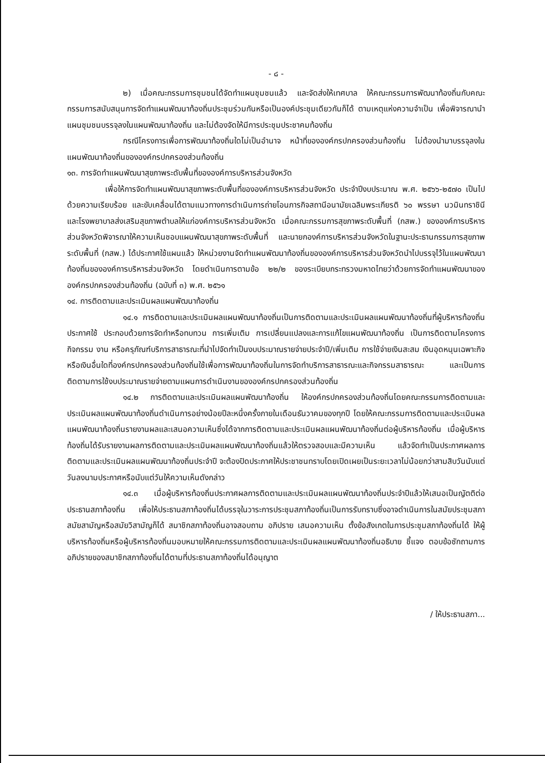- ๘ -
๒) เมื่อคณะกรรมการชุมชนได้จัดทำแผนชุมชนแล้ว และจัดส่งให้เทศบาล ให้คณะกรรมการพัฒนาท้องถิ่นกับคณะกรรมการสนับสนุนการจัดทำแผนพัฒนาท้องถิ่นประชุมร่วมกันหรือเป็นองค์ประชุมเดียวกันก็ได้ ตามเหตุแห่งความจำเป็น เพื่อพิจารณานำแผนชุมชนบรรจุลงในแผนพัฒนาท้องถิ่น และไม่ต้องจัดให้มีการประชุมประชาคมท้องถิ่น
กรณีโครงการเพื่อการพัฒนาท้องถิ่นใดไม่เป็นอำนาจ หน้าที่ขององค์กรปกครองส่วนท้องถิ่น ไม่ต้องนำมาบรรจุลงในแผนพัฒนาท้องถิ่นขององค์กรปกครองส่วนท้องถิ่น
๑๓. การจัดทำแผนพัฒนาสุขภาพระดับพื้นที่ขององค์การบริหารส่วนจังหวัด
เพื่อให้การจัดทำแผนพัฒนาสุขภาพระดับพื้นที่ขององค์การบริหารส่วนจังหวัด ประจำปีงบประมาณ พ.ศ. ๒๕๖๖-๒๕๗๐ เป็นไปด้วยความเรียบร้อย และขับเคลื่อนได้ตามแนวทางการดำเนินการถ่ายโอนภารกิจสถานีอนามัยเฉลิมพระเกียรติ ๖๐ พรรษา นวมินทราชินี และโรงพยาบาลส่งเสริมสุขภาพตำบลให้แก่องค์การบริหารส่วนจังหวัด เมื่อคณะกรรมการสุขภาพระดับพื้นที่ (กสพ.) ขององค์การบริหารส่วนจังหวัดพิจารณาให้ความเห็นชอบแผนพัฒนาสุขภาพระดับพื้นที่ และนายกองค์การบริหารส่วนจังหวัดในฐานะประธานกรรมการสุขภาพระดับพื้นที่ (กสพ.) ได้ประกาศใช้แผนแล้ว ให้หน่วยงานจัดทำแผนพัฒนาท้องถิ่นขององค์การบริหารส่วนจังหวัดนำไปบรรจุไว้ในแผนพัฒนาท้องถิ่นขององค์การบริหารส่วนจังหวัด โดยดำเนินการตามข้อ ๒๒/๒ ของระเบียบกระทรวงมหาดไทยว่าด้วยการจัดทำแผนพัฒนาขององค์กรปกครองส่วนท้องถิ่น (ฉบับที่ ๓) พ.ศ. ๒๕๖๑
๑๔. การติดตามและประเมินผลแผนพัฒนาท้องถิ่น
๑๔.๑ การติดตามและประเมินผลแผนพัฒนาท้องถิ่นเป็นการติดตามและประเมินผลแผนพัฒนาท้องถิ่นที่ผู้บริหารท้องถิ่นประกาศใช้ ประกอบด้วยการจัดทำหรือทบทวน การเพิ่มเติม การเปลี่ยนแปลงและการแก้ไขแผนพัฒนาท้องถิ่น เป็นการติดตามโครงการ กิจกรรม งาน หรือครุภัณฑ์บริการสาธารณะที่นำไปจัดทำเป็นงบประมาณรายจ่ายประจำปี/เพิ่มเติม การใช้จ่ายเงินสะสม เงินอุดหนุนเฉพาะกิจหรือเงินอื่นใดที่องค์กรปกครองส่วนท้องถิ่นใช้เพื่อการพัฒนาท้องถิ่นในการจัดทำบริการสาธารณะและกิจกรรมสาธารณะ และเป็นการติดตามการใช้งบประมาณรายจ่ายตามแผนการดำเนินงานขององค์กรปกครองส่วนท้องถิ่น
๑๔.๒ การติดตามและประเมินผลแผนพัฒนาท้องถิ่น ให้องค์กรปกครองส่วนท้องถิ่นโดยคณะกรรมการติดตามและประเมินผลแผนพัฒนาท้องถิ่นดำเนินการอย่างน้อยปีละหนึ่งครั้งภายในเดือนธันวาคมของทุกปี โดยให้คณะกรรมการติดตามและประเมินผลแผนพัฒนาท้องถิ่นรายงานผลและเสนอความเห็นซึ่งได้จากการติดตามและประเมินผลแผนพัฒนาท้องถิ่นต่อผู้บริหารท้องถิ่น เมื่อผู้บริหารท้องถิ่นได้รับรายงานผลการติดตามและประเมินผลแผนพัฒนาท้องถิ่นแล้วให้ตรวจสอบและมีความเห็น แล้วจัดทำเป็นประกาศผลการติดตามและประเมินผลแผนพัฒนาท้องถิ่นประจำปี จะต้องปิดประกาศให้ประชาชนทราบโดยเปิดเผยเป็นระยะเวลาไม่น้อยกว่าสามสิบวันนับแต่วันลงนามประกาศหรือนับแต่วันให้ความเห็นดังกล่าว
๑๔.๓ เมื่อผู้บริหารท้องถิ่นประกาศผลการติดตามและประเมินผลแผนพัฒนาท้องถิ่นประจำปีแล้วให้เสนอเป็นญัตติต่อประธานสภาท้องถิ่น เพื่อให้ประธานสภาท้องถิ่นได้บรรจุในวาระการประชุมสภาท้องถิ่นเป็นการรับทราบซึ่งอาจดำเนินการในสมัยประชุมสภาสมัยสามัญหรือสมัยวิสามัญก็ได้ สมาชิกสภาท้องถิ่นอาจสอบถาม อภิปราย เสนอความเห็น ตั้งข้อสังเกตในการประชุมสภาท้องถิ่นได้ ให้ผู้บริหารท้องถิ่นหรือผู้บริหารท้องถิ่นมอบหมายให้คณะกรรมการติดตามและประเมินผลแผนพัฒนาท้องถิ่นอธิบาย ชี้แจง ตอบข้อซักถามการอภิปรายของสมาชิกสภาท้องถิ่นได้ตามที่ประธานสภาท้องถิ่นได้อนุญาต
/ ให้ประธานสภา...